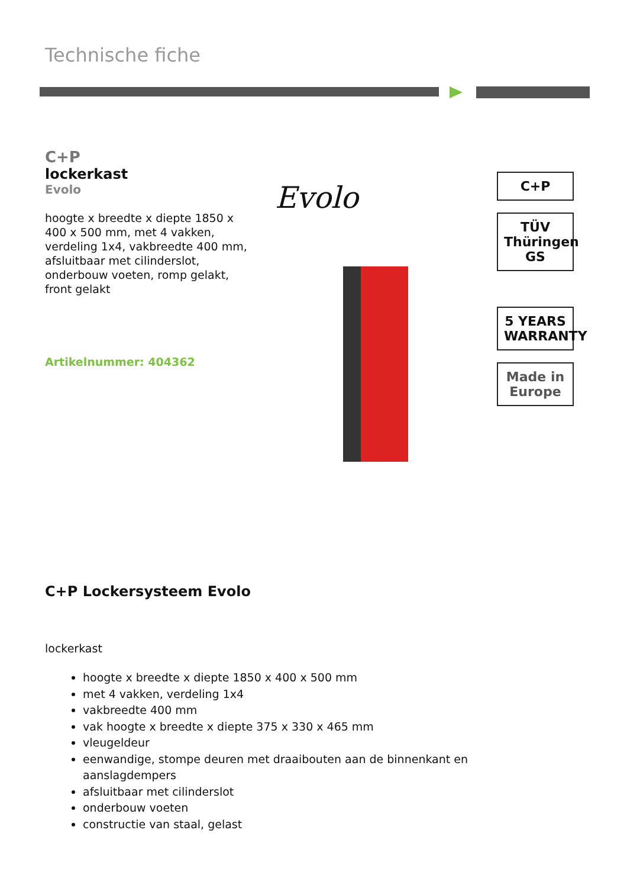Technische fiche
C+P
lockerkast
Evolo
hoogte x breedte x diepte 1850 x 400 x 500 mm, met 4 vakken, verdeling 1x4, vakbreedte 400 mm, afsluitbaar met cilinderslot, onderbouw voeten, romp gelakt, front gelakt
Artikelnummer: 404362
Evolo
C+P
TÜV Thüringen GS
5 YEARS WARRANTY
Made in Europe
C+P Lockersysteem Evolo
lockerkast
hoogte x breedte x diepte 1850 x 400 x 500 mm
met 4 vakken, verdeling 1x4
vakbreedte 400 mm
vak hoogte x breedte x diepte 375 x 330 x 465 mm
vleugeldeur
eenwandige, stompe deuren met draaibouten aan de binnenkant en aanslagdempers
afsluitbaar met cilinderslot
onderbouw voeten
constructie van staal, gelast